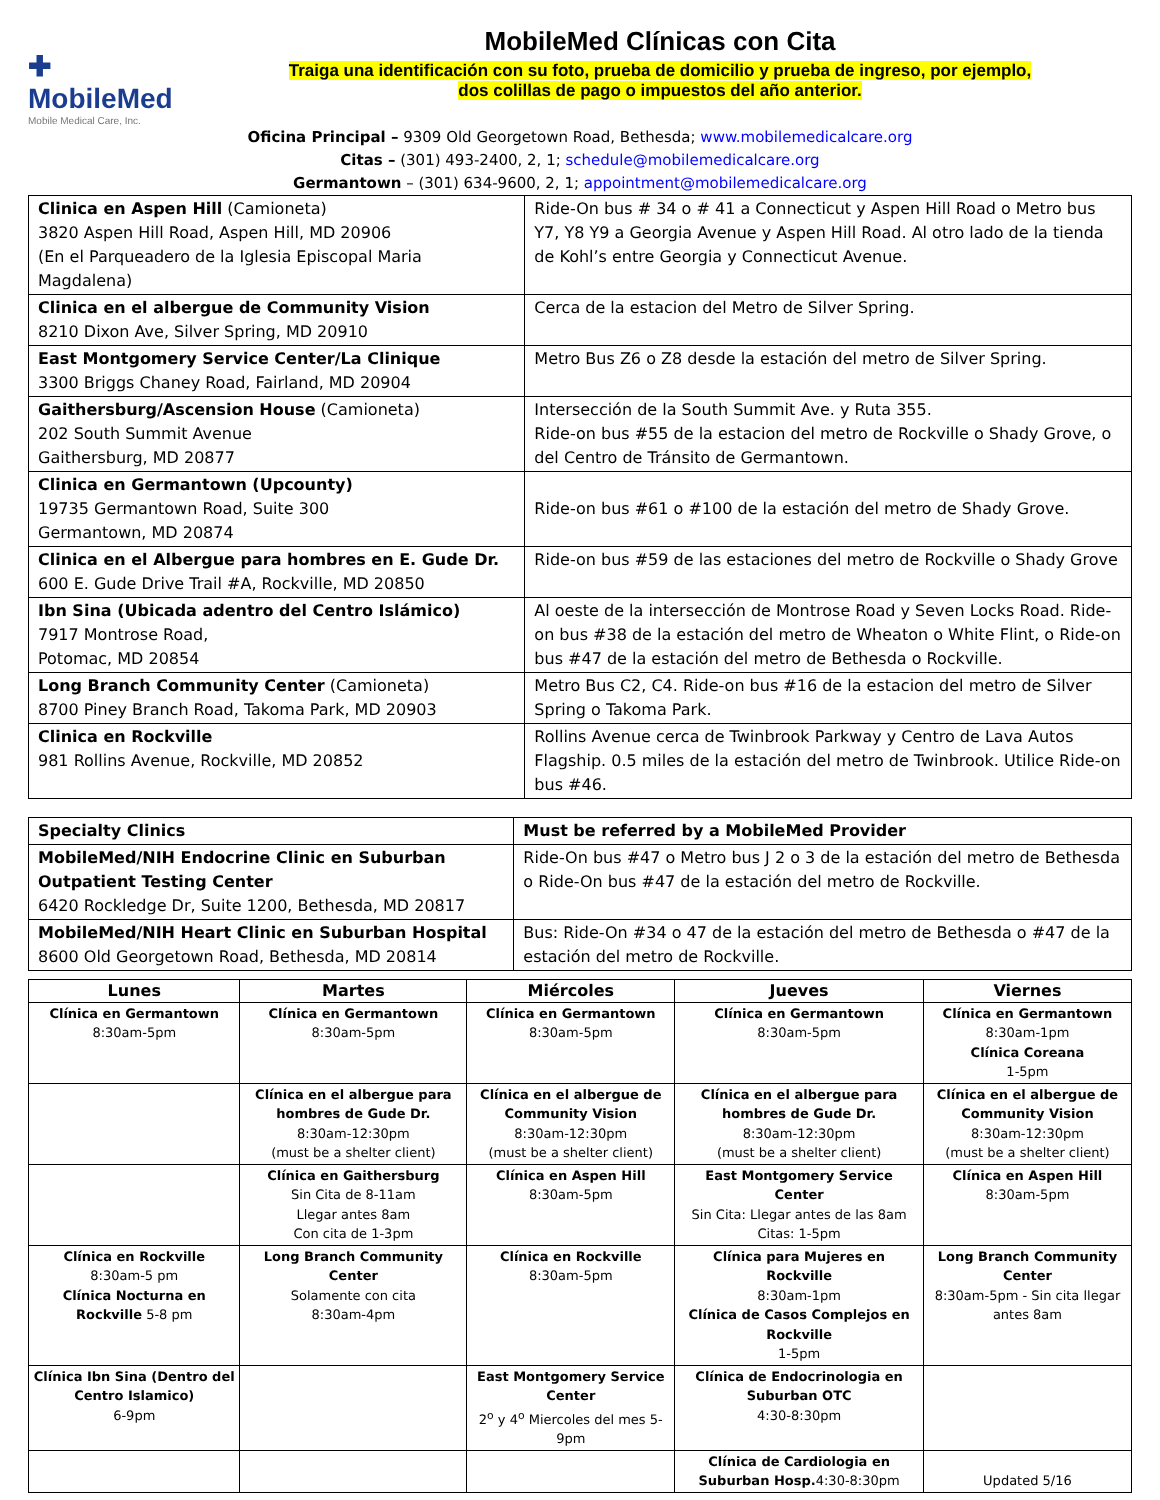✚
MobileMed
Mobile Medical Care, Inc.
MobileMed Clínicas con Cita
Traiga una identificación con su foto, prueba de domicilio y prueba de ingreso, por ejemplo,
dos colillas de pago o impuestos del año anterior.
Oficina Principal – 9309 Old Georgetown Road, Bethesda; www.mobilemedicalcare.org
Citas – (301) 493-2400, 2, 1; schedule@mobilemedicalcare.org
Germantown – (301) 634-9600, 2, 1; appointment@mobilemedicalcare.org
| Clinica en Aspen Hill (Camioneta) 3820 Aspen Hill Road, Aspen Hill, MD 20906 (En el Parqueadero de la Iglesia Episcopal Maria Magdalena) | Ride-On bus # 34 o # 41 a Connecticut y Aspen Hill Road o Metro bus Y7, Y8 Y9 a Georgia Avenue y Aspen Hill Road. Al otro lado de la tienda de Kohl’s entre Georgia y Connecticut Avenue. |
| Clinica en el albergue de Community Vision 8210 Dixon Ave, Silver Spring, MD 20910 | Cerca de la estacion del Metro de Silver Spring. |
| East Montgomery Service Center/La Clinique 3300 Briggs Chaney Road, Fairland, MD 20904 | Metro Bus Z6 o Z8 desde la estación del metro de Silver Spring. |
| Gaithersburg/Ascension House (Camioneta) 202 South Summit Avenue Gaithersburg, MD 20877 | Intersección de la South Summit Ave. y Ruta 355. Ride-on bus #55 de la estacion del metro de Rockville o Shady Grove, o del Centro de Tránsito de Germantown. |
| Clinica en Germantown (Upcounty) 19735 Germantown Road, Suite 300 Germantown, MD 20874 | Ride-on bus #61 o #100 de la estación del metro de Shady Grove. |
| Clinica en el Albergue para hombres en E. Gude Dr. 600 E. Gude Drive Trail #A, Rockville, MD 20850 | Ride-on bus #59 de las estaciones del metro de Rockville o Shady Grove |
| Ibn Sina (Ubicada adentro del Centro Islámico) 7917 Montrose Road, Potomac, MD 20854 | Al oeste de la intersección de Montrose Road y Seven Locks Road. Ride-on bus #38 de la estación del metro de Wheaton o White Flint, o Ride-on bus #47 de la estación del metro de Bethesda o Rockville. |
| Long Branch Community Center (Camioneta) 8700 Piney Branch Road, Takoma Park, MD 20903 | Metro Bus C2, C4. Ride-on bus #16 de la estacion del metro de Silver Spring o Takoma Park. |
| Clinica en Rockville 981 Rollins Avenue, Rockville, MD 20852 | Rollins Avenue cerca de Twinbrook Parkway y Centro de Lava Autos Flagship. 0.5 miles de la estación del metro de Twinbrook. Utilice Ride-on bus #46. |
| Specialty Clinics | Must be referred by a MobileMed Provider |
| --- | --- |
| MobileMed/NIH Endocrine Clinic en Suburban Outpatient Testing Center 6420 Rockledge Dr, Suite 1200, Bethesda, MD 20817 | Ride-On bus #47 o Metro bus J 2 o 3 de la estación del metro de Bethesda o Ride-On bus #47 de la estación del metro de Rockville. |
| MobileMed/NIH Heart Clinic en Suburban Hospital 8600 Old Georgetown Road, Bethesda, MD 20814 | Bus: Ride-On #34 o 47 de la estación del metro de Bethesda o #47 de la estación del metro de Rockville. |
| Lunes | Martes | Miércoles | Jueves | Viernes |
| --- | --- | --- | --- | --- |
| Clínica en Germantown 8:30am-5pm | Clínica en Germantown 8:30am-5pm | Clínica en Germantown 8:30am-5pm | Clínica en Germantown 8:30am-5pm | Clínica en Germantown 8:30am-1pm Clínica Coreana 1-5pm |
| | Clínica en el albergue para hombres de Gude Dr. 8:30am-12:30pm (must be a shelter client) | Clínica en el albergue de Community Vision 8:30am-12:30pm (must be a shelter client) | Clínica en el albergue para hombres de Gude Dr. 8:30am-12:30pm (must be a shelter client) | Clínica en el albergue de Community Vision 8:30am-12:30pm (must be a shelter client) |
| | Clínica en Gaithersburg Sin Cita de 8-11am Llegar antes 8am Con cita de 1-3pm | Clínica en Aspen Hill 8:30am-5pm | East Montgomery Service Center Sin Cita: Llegar antes de las 8am Citas: 1-5pm | Clínica en Aspen Hill 8:30am-5pm |
| Clínica en Rockville 8:30am-5 pm Clínica Nocturna en Rockville 5-8 pm | Long Branch Community Center Solamente con cita 8:30am-4pm | Clínica en Rockville 8:30am-5pm | Clínica para Mujeres en Rockville 8:30am-1pm Clínica de Casos Complejos en Rockville 1-5pm | Long Branch Community Center 8:30am-5pm - Sin cita llegar antes 8am |
| Clínica Ibn Sina (Dentro del Centro Islamico) 6-9pm | | East Montgomery Service Center 2<sup>o</sup> y 4<sup>o</sup> Miercoles del mes 5-9pm | Clínica de Endocrinologia en Suburban OTC 4:30-8:30pm | |
| | | | Clínica de Cardiologia en Suburban Hosp. 4:30-8:30pm | Updated 5/16 |